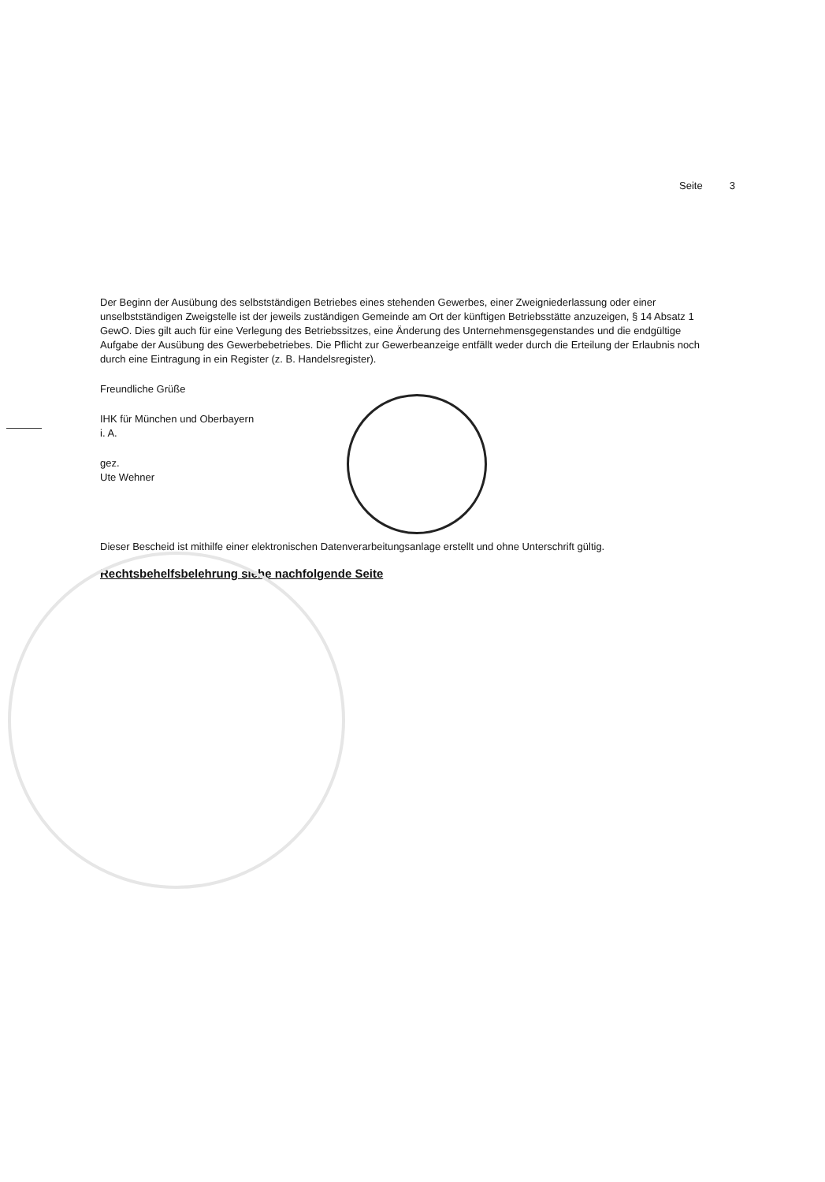Seite 3
Der Beginn der Ausübung des selbstständigen Betriebes eines stehenden Gewerbes, einer Zweigniederlassung oder einer unselbstständigen Zweigstelle ist der jeweils zuständigen Gemeinde am Ort der künftigen Betriebsstätte anzuzeigen, § 14 Absatz 1 GewO. Dies gilt auch für eine Verlegung des Betriebssitzes, eine Änderung des Unternehmensgegenstandes und die endgültige Aufgabe der Ausübung des Gewerbebetriebes. Die Pflicht zur Gewerbeanzeige entfällt weder durch die Erteilung der Erlaubnis noch durch eine Eintragung in ein Register (z. B. Handelsregister).
Freundliche Grüße
IHK für München und Oberbayern
i. A.
gez.
Ute Wehner
Dieser Bescheid ist mithilfe einer elektronischen Datenverarbeitungsanlage erstellt und ohne Unterschrift gültig.
Rechtsbehelfsbelehrung siehe nachfolgende Seite